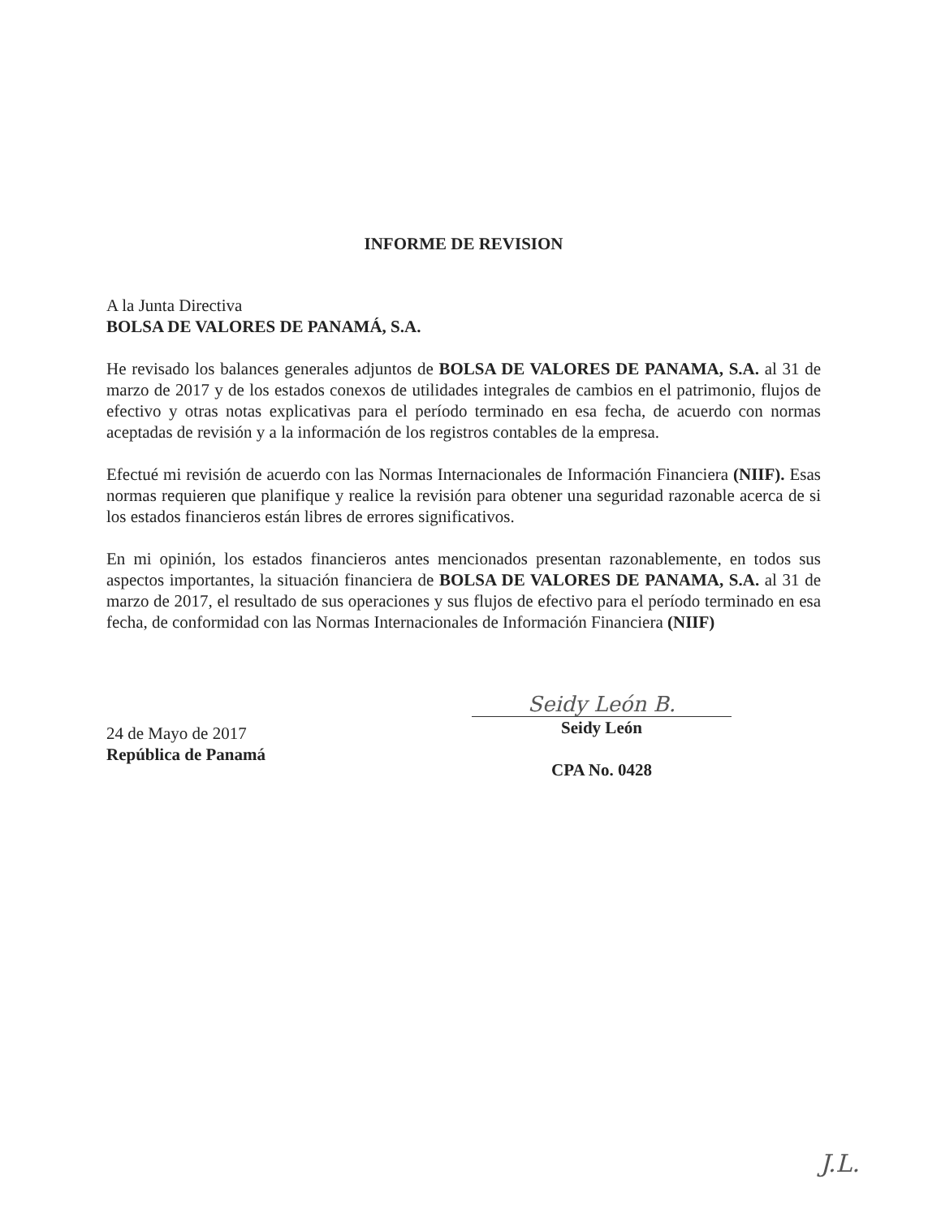INFORME DE REVISION
A la Junta Directiva
BOLSA DE VALORES DE PANAMÁ, S.A.
He revisado los balances generales adjuntos de BOLSA DE VALORES DE PANAMA, S.A. al 31 de marzo de 2017 y de los estados conexos de utilidades integrales de cambios en el patrimonio, flujos de efectivo y otras notas explicativas para el período terminado en esa fecha, de acuerdo con normas aceptadas de revisión y a la información de los registros contables de la empresa.
Efectué mi revisión de acuerdo con las Normas Internacionales de Información Financiera (NIIF). Esas normas requieren que planifique y realice la revisión para obtener una seguridad razonable acerca de si los estados financieros están libres de errores significativos.
En mi opinión, los estados financieros antes mencionados presentan razonablemente, en todos sus aspectos importantes, la situación financiera de BOLSA DE VALORES DE PANAMA, S.A. al 31 de marzo de 2017, el resultado de sus operaciones y sus flujos de efectivo para el período terminado en esa fecha, de conformidad con las Normas Internacionales de Información Financiera (NIIF)
24 de Mayo de 2017
República de Panamá
Seidy León B.
Seidy León
CPA No. 0428
J.L.